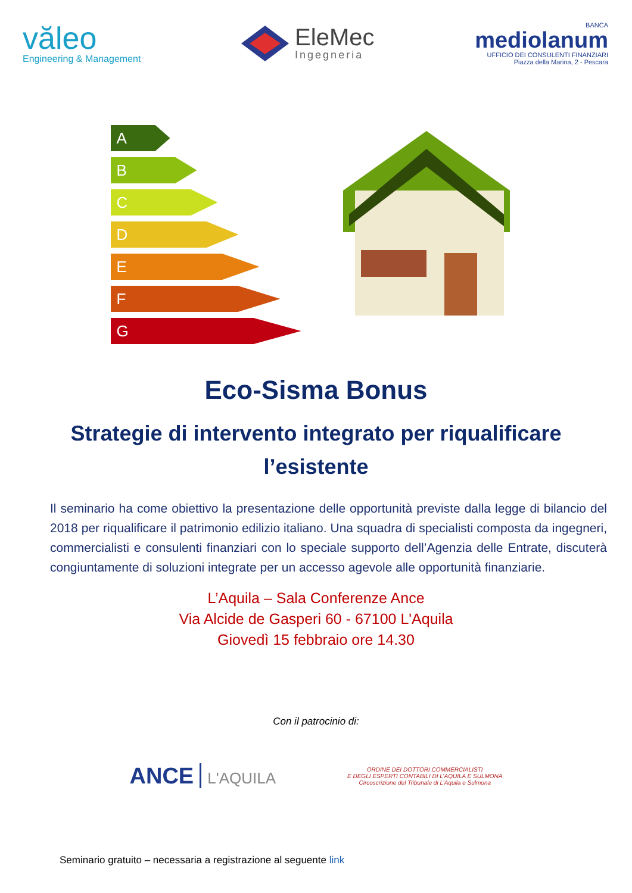văleo
Engineering & Management
EleMec
Ingegneria
BANCA
mediolanum
UFFICIO DEI CONSULENTI FINANZIARI
Piazza della Marina, 2 - Pescara
A
B
C
D
E
F
G
Eco-Sisma Bonus
Strategie di intervento integrato per riqualificare l’esistente
Il seminario ha come obiettivo la presentazione delle opportunità previste dalla legge di bilancio del 2018 per riqualificare il patrimonio edilizio italiano. Una squadra di specialisti composta da ingegneri, commercialisti e consulenti finanziari con lo speciale supporto dell’Agenzia delle Entrate, discuterà congiuntamente di soluzioni integrate per un accesso agevole alle opportunità finanziarie.
L’Aquila – Sala Conferenze Ance
Via Alcide de Gasperi 60 - 67100 L'Aquila
Giovedì 15 febbraio ore 14.30
Con il patrocinio di:
ANCE L'AQUILA
ORDINE DEI DOTTORI COMMERCIALISTI
E DEGLI ESPERTI CONTABILI DI L’AQUILA E SULMONA
Circoscrizione del Tribunale di L’Aquila e Sulmona
Seminario gratuito – necessaria a registrazione al seguente link